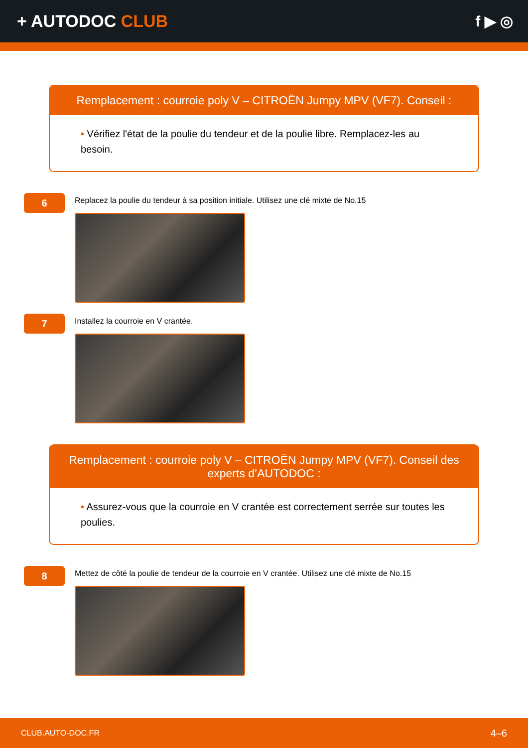+ AUTODOC CLUB f ▶ ◎
Remplacement : courroie poly V – CITROËN Jumpy MPV (VF7). Conseil :
• Vérifiez l'état de la poulie du tendeur et de la poulie libre. Remplacez-les au besoin.
6
Replacez la poulie du tendeur à sa position initiale. Utilisez une clé mixte de No.15
7
Installez la courroie en V crantée.
Remplacement : courroie poly V – CITROËN Jumpy MPV (VF7). Conseil des experts d’AUTODOC :
• Assurez-vous que la courroie en V crantée est correctement serrée sur toutes les poulies.
8
Mettez de côté la poulie de tendeur de la courroie en V crantée. Utilisez une clé mixte de No.15
CLUB.AUTO-DOC.FR 4–6